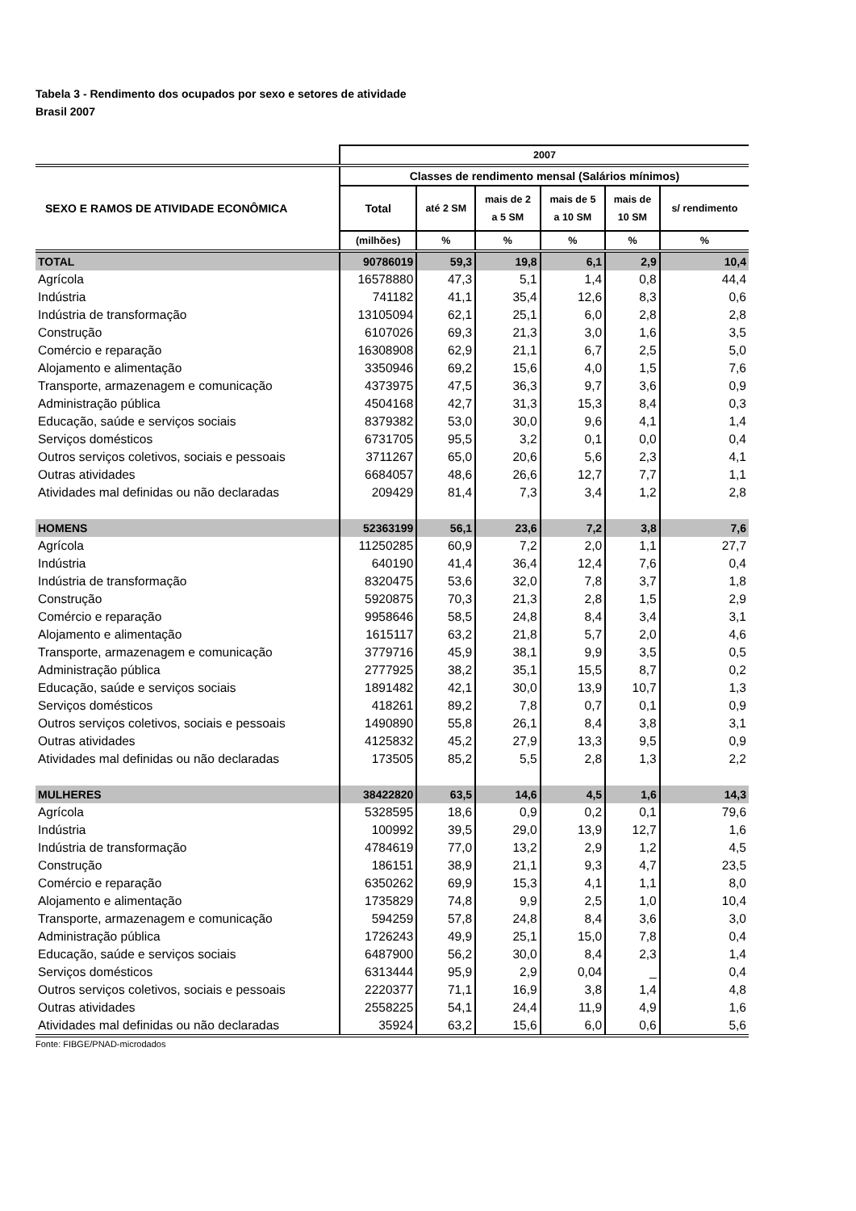Tabela 3 - Rendimento dos ocupados por sexo e setores de atividade
Brasil 2007
| | 2007 | | | | | |
| --- | --- | --- | --- | --- | --- | --- |
| SEXO E RAMOS DE ATIVIDADE ECONÔMICA | Classes de rendimento mensal (Salários mínimos) | | | | | |
| | Total | até 2 SM | mais de 2 a 5 SM | mais de 5 a 10 SM | mais de 10 SM | s/ rendimento |
| | (milhões) | % | % | % | % | % |
| TOTAL | 90786019 | 59,3 | 19,8 | 6,1 | 2,9 | 10,4 |
| Agrícola | 16578880 | 47,3 | 5,1 | 1,4 | 0,8 | 44,4 |
| Indústria | 741182 | 41,1 | 35,4 | 12,6 | 8,3 | 0,6 |
| Indústria de transformação | 13105094 | 62,1 | 25,1 | 6,0 | 2,8 | 2,8 |
| Construção | 6107026 | 69,3 | 21,3 | 3,0 | 1,6 | 3,5 |
| Comércio e reparação | 16308908 | 62,9 | 21,1 | 6,7 | 2,5 | 5,0 |
| Alojamento e alimentação | 3350946 | 69,2 | 15,6 | 4,0 | 1,5 | 7,6 |
| Transporte, armazenagem e comunicação | 4373975 | 47,5 | 36,3 | 9,7 | 3,6 | 0,9 |
| Administração pública | 4504168 | 42,7 | 31,3 | 15,3 | 8,4 | 0,3 |
| Educação, saúde e serviços sociais | 8379382 | 53,0 | 30,0 | 9,6 | 4,1 | 1,4 |
| Serviços domésticos | 6731705 | 95,5 | 3,2 | 0,1 | 0,0 | 0,4 |
| Outros serviços coletivos, sociais e pessoais | 3711267 | 65,0 | 20,6 | 5,6 | 2,3 | 4,1 |
| Outras atividades | 6684057 | 48,6 | 26,6 | 12,7 | 7,7 | 1,1 |
| Atividades mal definidas ou não declaradas | 209429 | 81,4 | 7,3 | 3,4 | 1,2 | 2,8 |
| HOMENS | 52363199 | 56,1 | 23,6 | 7,2 | 3,8 | 7,6 |
| Agrícola | 11250285 | 60,9 | 7,2 | 2,0 | 1,1 | 27,7 |
| Indústria | 640190 | 41,4 | 36,4 | 12,4 | 7,6 | 0,4 |
| Indústria de transformação | 8320475 | 53,6 | 32,0 | 7,8 | 3,7 | 1,8 |
| Construção | 5920875 | 70,3 | 21,3 | 2,8 | 1,5 | 2,9 |
| Comércio e reparação | 9958646 | 58,5 | 24,8 | 8,4 | 3,4 | 3,1 |
| Alojamento e alimentação | 1615117 | 63,2 | 21,8 | 5,7 | 2,0 | 4,6 |
| Transporte, armazenagem e comunicação | 3779716 | 45,9 | 38,1 | 9,9 | 3,5 | 0,5 |
| Administração pública | 2777925 | 38,2 | 35,1 | 15,5 | 8,7 | 0,2 |
| Educação, saúde e serviços sociais | 1891482 | 42,1 | 30,0 | 13,9 | 10,7 | 1,3 |
| Serviços domésticos | 418261 | 89,2 | 7,8 | 0,7 | 0,1 | 0,9 |
| Outros serviços coletivos, sociais e pessoais | 1490890 | 55,8 | 26,1 | 8,4 | 3,8 | 3,1 |
| Outras atividades | 4125832 | 45,2 | 27,9 | 13,3 | 9,5 | 0,9 |
| Atividades mal definidas ou não declaradas | 173505 | 85,2 | 5,5 | 2,8 | 1,3 | 2,2 |
| MULHERES | 38422820 | 63,5 | 14,6 | 4,5 | 1,6 | 14,3 |
| Agrícola | 5328595 | 18,6 | 0,9 | 0,2 | 0,1 | 79,6 |
| Indústria | 100992 | 39,5 | 29,0 | 13,9 | 12,7 | 1,6 |
| Indústria de transformação | 4784619 | 77,0 | 13,2 | 2,9 | 1,2 | 4,5 |
| Construção | 186151 | 38,9 | 21,1 | 9,3 | 4,7 | 23,5 |
| Comércio e reparação | 6350262 | 69,9 | 15,3 | 4,1 | 1,1 | 8,0 |
| Alojamento e alimentação | 1735829 | 74,8 | 9,9 | 2,5 | 1,0 | 10,4 |
| Transporte, armazenagem e comunicação | 594259 | 57,8 | 24,8 | 8,4 | 3,6 | 3,0 |
| Administração pública | 1726243 | 49,9 | 25,1 | 15,0 | 7,8 | 0,4 |
| Educação, saúde e serviços sociais | 6487900 | 56,2 | 30,0 | 8,4 | 2,3 | 1,4 |
| Serviços domésticos | 6313444 | 95,9 | 2,9 | 0,04 | _ | 0,4 |
| Outros serviços coletivos, sociais e pessoais | 2220377 | 71,1 | 16,9 | 3,8 | 1,4 | 4,8 |
| Outras atividades | 2558225 | 54,1 | 24,4 | 11,9 | 4,9 | 1,6 |
| Atividades mal definidas ou não declaradas | 35924 | 63,2 | 15,6 | 6,0 | 0,6 | 5,6 |
Fonte: FIBGE/PNAD-microdados